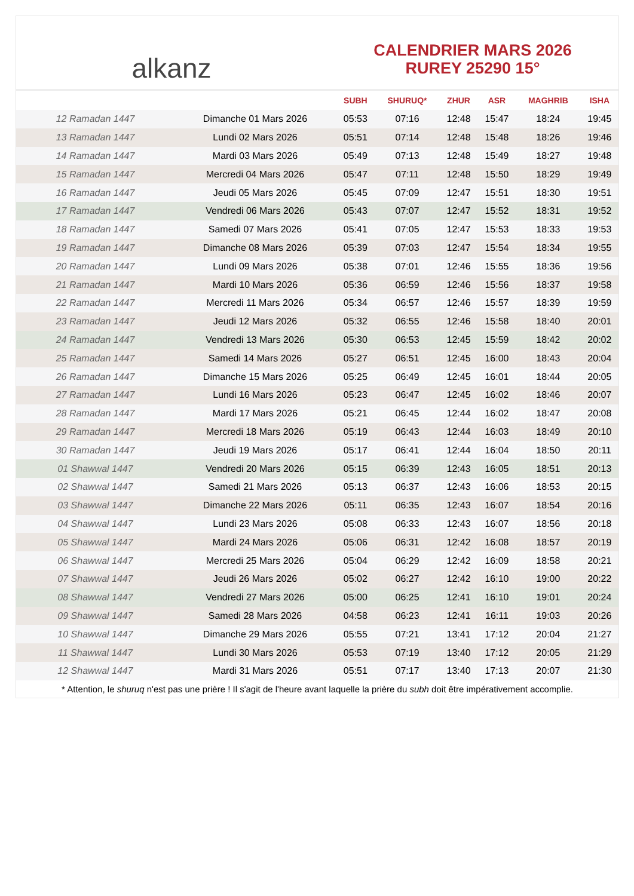alkanz
CALENDRIER MARS 2026
RUREY 25290 15°
| | | SUBH | SHURUQ* | ZHUR | ASR | MAGHRIB | ISHA |
| --- | --- | --- | --- | --- | --- | --- | --- |
| 12 Ramadan 1447 | Dimanche 01 Mars 2026 | 05:53 | 07:16 | 12:48 | 15:47 | 18:24 | 19:45 |
| 13 Ramadan 1447 | Lundi 02 Mars 2026 | 05:51 | 07:14 | 12:48 | 15:48 | 18:26 | 19:46 |
| 14 Ramadan 1447 | Mardi 03 Mars 2026 | 05:49 | 07:13 | 12:48 | 15:49 | 18:27 | 19:48 |
| 15 Ramadan 1447 | Mercredi 04 Mars 2026 | 05:47 | 07:11 | 12:48 | 15:50 | 18:29 | 19:49 |
| 16 Ramadan 1447 | Jeudi 05 Mars 2026 | 05:45 | 07:09 | 12:47 | 15:51 | 18:30 | 19:51 |
| 17 Ramadan 1447 | Vendredi 06 Mars 2026 | 05:43 | 07:07 | 12:47 | 15:52 | 18:31 | 19:52 |
| 18 Ramadan 1447 | Samedi 07 Mars 2026 | 05:41 | 07:05 | 12:47 | 15:53 | 18:33 | 19:53 |
| 19 Ramadan 1447 | Dimanche 08 Mars 2026 | 05:39 | 07:03 | 12:47 | 15:54 | 18:34 | 19:55 |
| 20 Ramadan 1447 | Lundi 09 Mars 2026 | 05:38 | 07:01 | 12:46 | 15:55 | 18:36 | 19:56 |
| 21 Ramadan 1447 | Mardi 10 Mars 2026 | 05:36 | 06:59 | 12:46 | 15:56 | 18:37 | 19:58 |
| 22 Ramadan 1447 | Mercredi 11 Mars 2026 | 05:34 | 06:57 | 12:46 | 15:57 | 18:39 | 19:59 |
| 23 Ramadan 1447 | Jeudi 12 Mars 2026 | 05:32 | 06:55 | 12:46 | 15:58 | 18:40 | 20:01 |
| 24 Ramadan 1447 | Vendredi 13 Mars 2026 | 05:30 | 06:53 | 12:45 | 15:59 | 18:42 | 20:02 |
| 25 Ramadan 1447 | Samedi 14 Mars 2026 | 05:27 | 06:51 | 12:45 | 16:00 | 18:43 | 20:04 |
| 26 Ramadan 1447 | Dimanche 15 Mars 2026 | 05:25 | 06:49 | 12:45 | 16:01 | 18:44 | 20:05 |
| 27 Ramadan 1447 | Lundi 16 Mars 2026 | 05:23 | 06:47 | 12:45 | 16:02 | 18:46 | 20:07 |
| 28 Ramadan 1447 | Mardi 17 Mars 2026 | 05:21 | 06:45 | 12:44 | 16:02 | 18:47 | 20:08 |
| 29 Ramadan 1447 | Mercredi 18 Mars 2026 | 05:19 | 06:43 | 12:44 | 16:03 | 18:49 | 20:10 |
| 30 Ramadan 1447 | Jeudi 19 Mars 2026 | 05:17 | 06:41 | 12:44 | 16:04 | 18:50 | 20:11 |
| 01 Shawwal 1447 | Vendredi 20 Mars 2026 | 05:15 | 06:39 | 12:43 | 16:05 | 18:51 | 20:13 |
| 02 Shawwal 1447 | Samedi 21 Mars 2026 | 05:13 | 06:37 | 12:43 | 16:06 | 18:53 | 20:15 |
| 03 Shawwal 1447 | Dimanche 22 Mars 2026 | 05:11 | 06:35 | 12:43 | 16:07 | 18:54 | 20:16 |
| 04 Shawwal 1447 | Lundi 23 Mars 2026 | 05:08 | 06:33 | 12:43 | 16:07 | 18:56 | 20:18 |
| 05 Shawwal 1447 | Mardi 24 Mars 2026 | 05:06 | 06:31 | 12:42 | 16:08 | 18:57 | 20:19 |
| 06 Shawwal 1447 | Mercredi 25 Mars 2026 | 05:04 | 06:29 | 12:42 | 16:09 | 18:58 | 20:21 |
| 07 Shawwal 1447 | Jeudi 26 Mars 2026 | 05:02 | 06:27 | 12:42 | 16:10 | 19:00 | 20:22 |
| 08 Shawwal 1447 | Vendredi 27 Mars 2026 | 05:00 | 06:25 | 12:41 | 16:10 | 19:01 | 20:24 |
| 09 Shawwal 1447 | Samedi 28 Mars 2026 | 04:58 | 06:23 | 12:41 | 16:11 | 19:03 | 20:26 |
| 10 Shawwal 1447 | Dimanche 29 Mars 2026 | 05:55 | 07:21 | 13:41 | 17:12 | 20:04 | 21:27 |
| 11 Shawwal 1447 | Lundi 30 Mars 2026 | 05:53 | 07:19 | 13:40 | 17:12 | 20:05 | 21:29 |
| 12 Shawwal 1447 | Mardi 31 Mars 2026 | 05:51 | 07:17 | 13:40 | 17:13 | 20:07 | 21:30 |
* Attention, le shuruq n'est pas une prière ! Il s'agit de l'heure avant laquelle la prière du subh doit être impérativement accomplie.